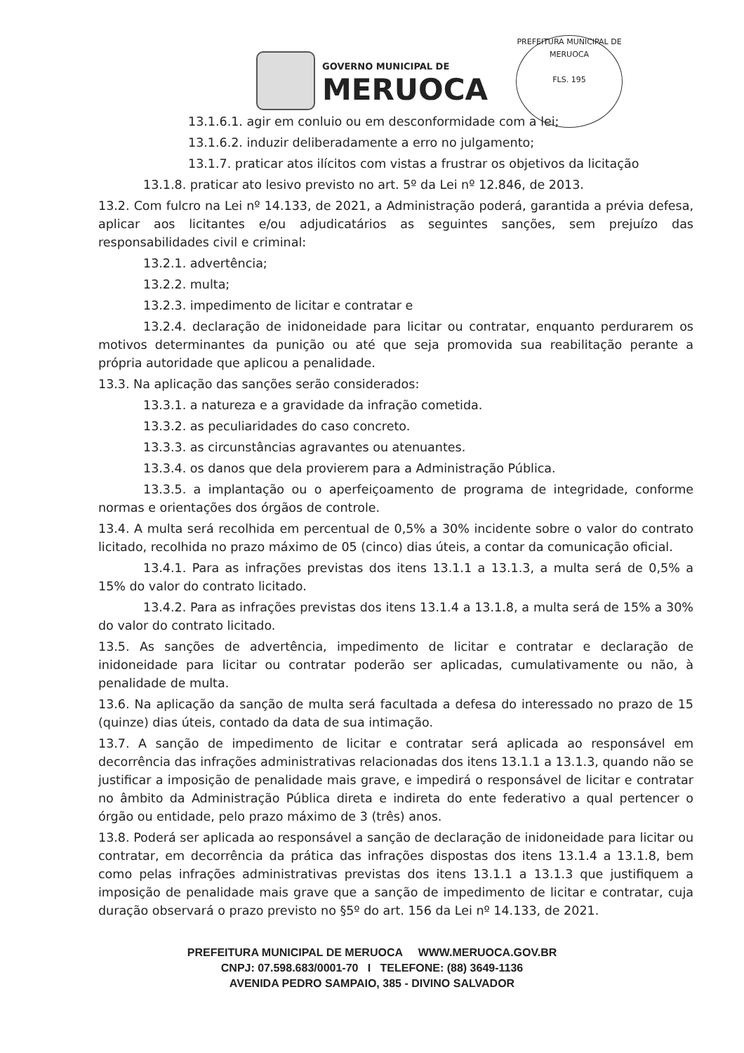GOVERNO MUNICIPAL DE
MERUOCA
PREFEITURA MUNICIPAL DE MERUOCA
FLS. 195
13.1.6.1. agir em conluio ou em desconformidade com a lei;
13.1.6.2. induzir deliberadamente a erro no julgamento;
13.1.7. praticar atos ilícitos com vistas a frustrar os objetivos da licitação
13.1.8. praticar ato lesivo previsto no art. 5º da Lei nº 12.846, de 2013.
13.2. Com fulcro na Lei nº 14.133, de 2021, a Administração poderá, garantida a prévia defesa, aplicar aos licitantes e/ou adjudicatários as seguintes sanções, sem prejuízo das responsabilidades civil e criminal:
13.2.1. advertência;
13.2.2. multa;
13.2.3. impedimento de licitar e contratar e
13.2.4. declaração de inidoneidade para licitar ou contratar, enquanto perdurarem os motivos determinantes da punição ou até que seja promovida sua reabilitação perante a própria autoridade que aplicou a penalidade.
13.3. Na aplicação das sanções serão considerados:
13.3.1. a natureza e a gravidade da infração cometida.
13.3.2. as peculiaridades do caso concreto.
13.3.3. as circunstâncias agravantes ou atenuantes.
13.3.4. os danos que dela provierem para a Administração Pública.
13.3.5. a implantação ou o aperfeiçoamento de programa de integridade, conforme normas e orientações dos órgãos de controle.
13.4. A multa será recolhida em percentual de 0,5% a 30% incidente sobre o valor do contrato licitado, recolhida no prazo máximo de 05 (cinco) dias úteis, a contar da comunicação oficial.
13.4.1. Para as infrações previstas dos itens 13.1.1 a 13.1.3, a multa será de 0,5% a 15% do valor do contrato licitado.
13.4.2. Para as infrações previstas dos itens 13.1.4 a 13.1.8, a multa será de 15% a 30% do valor do contrato licitado.
13.5. As sanções de advertência, impedimento de licitar e contratar e declaração de inidoneidade para licitar ou contratar poderão ser aplicadas, cumulativamente ou não, à penalidade de multa.
13.6. Na aplicação da sanção de multa será facultada a defesa do interessado no prazo de 15 (quinze) dias úteis, contado da data de sua intimação.
13.7. A sanção de impedimento de licitar e contratar será aplicada ao responsável em decorrência das infrações administrativas relacionadas dos itens 13.1.1 a 13.1.3, quando não se justificar a imposição de penalidade mais grave, e impedirá o responsável de licitar e contratar no âmbito da Administração Pública direta e indireta do ente federativo a qual pertencer o órgão ou entidade, pelo prazo máximo de 3 (três) anos.
13.8. Poderá ser aplicada ao responsável a sanção de declaração de inidoneidade para licitar ou contratar, em decorrência da prática das infrações dispostas dos itens 13.1.4 a 13.1.8, bem como pelas infrações administrativas previstas dos itens 13.1.1 a 13.1.3 que justifiquem a imposição de penalidade mais grave que a sanção de impedimento de licitar e contratar, cuja duração observará o prazo previsto no §5º do art. 156 da Lei nº 14.133, de 2021.
PREFEITURA MUNICIPAL DE MERUOCA WWW.MERUOCA.GOV.BR
CNPJ: 07.598.683/0001-70 I TELEFONE: (88) 3649-1136
AVENIDA PEDRO SAMPAIO, 385 - DIVINO SALVADOR